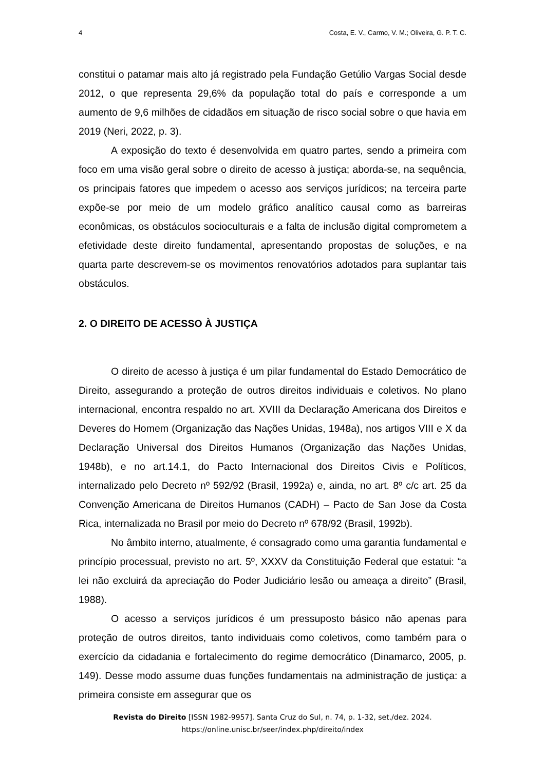4 Costa, E. V., Carmo, V. M.; Oliveira, G. P. T. C.
constitui o patamar mais alto já registrado pela Fundação Getúlio Vargas Social desde 2012, o que representa 29,6% da população total do país e corresponde a um aumento de 9,6 milhões de cidadãos em situação de risco social sobre o que havia em 2019 (Neri, 2022, p. 3).
A exposição do texto é desenvolvida em quatro partes, sendo a primeira com foco em uma visão geral sobre o direito de acesso à justiça; aborda-se, na sequência, os principais fatores que impedem o acesso aos serviços jurídicos; na terceira parte expõe-se por meio de um modelo gráfico analítico causal como as barreiras econômicas, os obstáculos socioculturais e a falta de inclusão digital comprometem a efetividade deste direito fundamental, apresentando propostas de soluções, e na quarta parte descrevem-se os movimentos renovatórios adotados para suplantar tais obstáculos.
2. O DIREITO DE ACESSO À JUSTIÇA
O direito de acesso à justiça é um pilar fundamental do Estado Democrático de Direito, assegurando a proteção de outros direitos individuais e coletivos. No plano internacional, encontra respaldo no art. XVIII da Declaração Americana dos Direitos e Deveres do Homem (Organização das Nações Unidas, 1948a), nos artigos VIII e X da Declaração Universal dos Direitos Humanos (Organização das Nações Unidas, 1948b), e no art.14.1, do Pacto Internacional dos Direitos Civis e Políticos, internalizado pelo Decreto nº 592/92 (Brasil, 1992a) e, ainda, no art. 8º c/c art. 25 da Convenção Americana de Direitos Humanos (CADH) – Pacto de San Jose da Costa Rica, internalizada no Brasil por meio do Decreto nº 678/92 (Brasil, 1992b).
No âmbito interno, atualmente, é consagrado como uma garantia fundamental e princípio processual, previsto no art. 5º, XXXV da Constituição Federal que estatui: “a lei não excluirá da apreciação do Poder Judiciário lesão ou ameaça a direito” (Brasil, 1988).
O acesso a serviços jurídicos é um pressuposto básico não apenas para proteção de outros direitos, tanto individuais como coletivos, como também para o exercício da cidadania e fortalecimento do regime democrático (Dinamarco, 2005, p. 149). Desse modo assume duas funções fundamentais na administração de justiça: a primeira consiste em assegurar que os
Revista do Direito [ISSN 1982-9957]. Santa Cruz do Sul, n. 74, p. 1-32, set./dez. 2024.
https://online.unisc.br/seer/index.php/direito/index